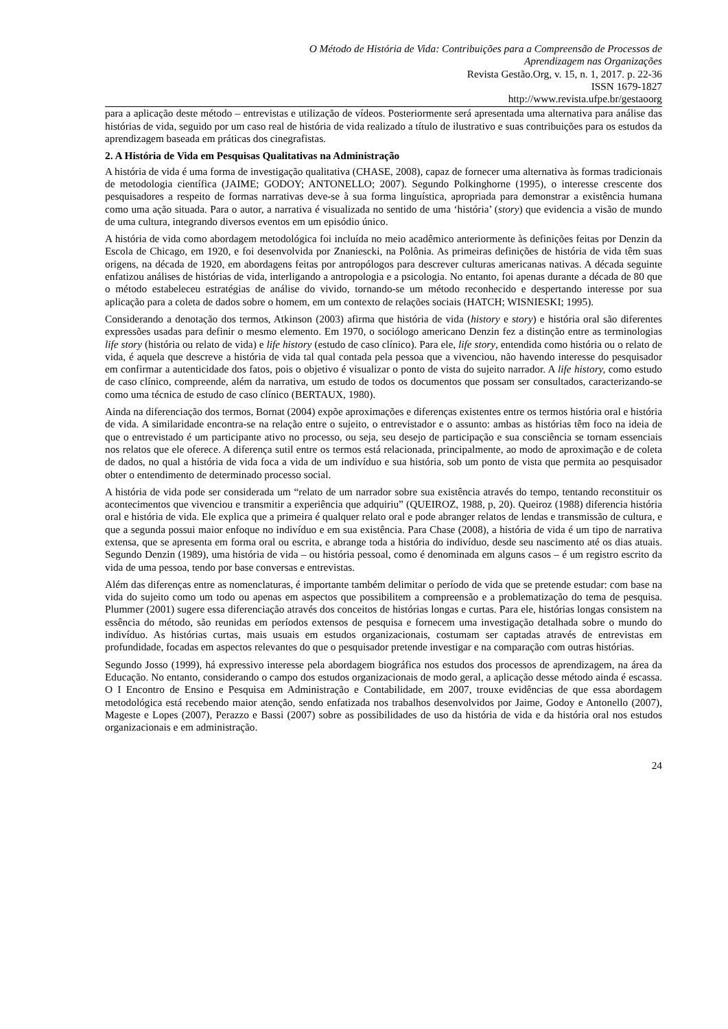O Método de História de Vida: Contribuições para a Compreensão de Processos de
Aprendizagem nas Organizações
Revista Gestão.Org, v. 15, n. 1, 2017. p. 22-36
ISSN 1679-1827
http://www.revista.ufpe.br/gestaoorg
para a aplicação deste método – entrevistas e utilização de vídeos. Posteriormente será apresentada uma alternativa para análise das histórias de vida, seguido por um caso real de história de vida realizado a título de ilustrativo e suas contribuições para os estudos da aprendizagem baseada em práticas dos cinegrafistas.
2. A História de Vida em Pesquisas Qualitativas na Administração
A história de vida é uma forma de investigação qualitativa (CHASE, 2008), capaz de fornecer uma alternativa às formas tradicionais de metodologia científica (JAIME; GODOY; ANTONELLO; 2007). Segundo Polkinghorne (1995), o interesse crescente dos pesquisadores a respeito de formas narrativas deve-se à sua forma linguística, apropriada para demonstrar a existência humana como uma ação situada. Para o autor, a narrativa é visualizada no sentido de uma ‘história’ (story) que evidencia a visão de mundo de uma cultura, integrando diversos eventos em um episódio único.
A história de vida como abordagem metodológica foi incluída no meio acadêmico anteriormente às definições feitas por Denzin da Escola de Chicago, em 1920, e foi desenvolvida por Znaniescki, na Polônia. As primeiras definições de história de vida têm suas origens, na década de 1920, em abordagens feitas por antropólogos para descrever culturas americanas nativas. A década seguinte enfatizou análises de histórias de vida, interligando a antropologia e a psicologia. No entanto, foi apenas durante a década de 80 que o método estabeleceu estratégias de análise do vivido, tornando-se um método reconhecido e despertando interesse por sua aplicação para a coleta de dados sobre o homem, em um contexto de relações sociais (HATCH; WISNIESKI; 1995).
Considerando a denotação dos termos, Atkinson (2003) afirma que história de vida (history e story) e história oral são diferentes expressões usadas para definir o mesmo elemento. Em 1970, o sociólogo americano Denzin fez a distinção entre as terminologias life story (história ou relato de vida) e life history (estudo de caso clínico). Para ele, life story, entendida como história ou o relato de vida, é aquela que descreve a história de vida tal qual contada pela pessoa que a vivenciou, não havendo interesse do pesquisador em confirmar a autenticidade dos fatos, pois o objetivo é visualizar o ponto de vista do sujeito narrador. A life history, como estudo de caso clínico, compreende, além da narrativa, um estudo de todos os documentos que possam ser consultados, caracterizando-se como uma técnica de estudo de caso clínico (BERTAUX, 1980).
Ainda na diferenciação dos termos, Bornat (2004) expõe aproximações e diferenças existentes entre os termos história oral e história de vida. A similaridade encontra-se na relação entre o sujeito, o entrevistador e o assunto: ambas as histórias têm foco na ideia de que o entrevistado é um participante ativo no processo, ou seja, seu desejo de participação e sua consciência se tornam essenciais nos relatos que ele oferece. A diferença sutil entre os termos está relacionada, principalmente, ao modo de aproximação e de coleta de dados, no qual a história de vida foca a vida de um indivíduo e sua história, sob um ponto de vista que permita ao pesquisador obter o entendimento de determinado processo social.
A história de vida pode ser considerada um “relato de um narrador sobre sua existência através do tempo, tentando reconstituir os acontecimentos que vivenciou e transmitir a experiência que adquiriu” (QUEIROZ, 1988, p, 20). Queiroz (1988) diferencia história oral e história de vida. Ele explica que a primeira é qualquer relato oral e pode abranger relatos de lendas e transmissão de cultura, e que a segunda possui maior enfoque no indivíduo e em sua existência. Para Chase (2008), a história de vida é um tipo de narrativa extensa, que se apresenta em forma oral ou escrita, e abrange toda a história do indivíduo, desde seu nascimento até os dias atuais. Segundo Denzin (1989), uma história de vida – ou história pessoal, como é denominada em alguns casos – é um registro escrito da vida de uma pessoa, tendo por base conversas e entrevistas.
Além das diferenças entre as nomenclaturas, é importante também delimitar o período de vida que se pretende estudar: com base na vida do sujeito como um todo ou apenas em aspectos que possibilitem a compreensão e a problematização do tema de pesquisa. Plummer (2001) sugere essa diferenciação através dos conceitos de histórias longas e curtas. Para ele, histórias longas consistem na essência do método, são reunidas em períodos extensos de pesquisa e fornecem uma investigação detalhada sobre o mundo do indivíduo. As histórias curtas, mais usuais em estudos organizacionais, costumam ser captadas através de entrevistas em profundidade, focadas em aspectos relevantes do que o pesquisador pretende investigar e na comparação com outras histórias.
Segundo Josso (1999), há expressivo interesse pela abordagem biográfica nos estudos dos processos de aprendizagem, na área da Educação. No entanto, considerando o campo dos estudos organizacionais de modo geral, a aplicação desse método ainda é escassa. O I Encontro de Ensino e Pesquisa em Administração e Contabilidade, em 2007, trouxe evidências de que essa abordagem metodológica está recebendo maior atenção, sendo enfatizada nos trabalhos desenvolvidos por Jaime, Godoy e Antonello (2007), Mageste e Lopes (2007), Perazzo e Bassi (2007) sobre as possibilidades de uso da história de vida e da história oral nos estudos organizacionais e em administração.
24